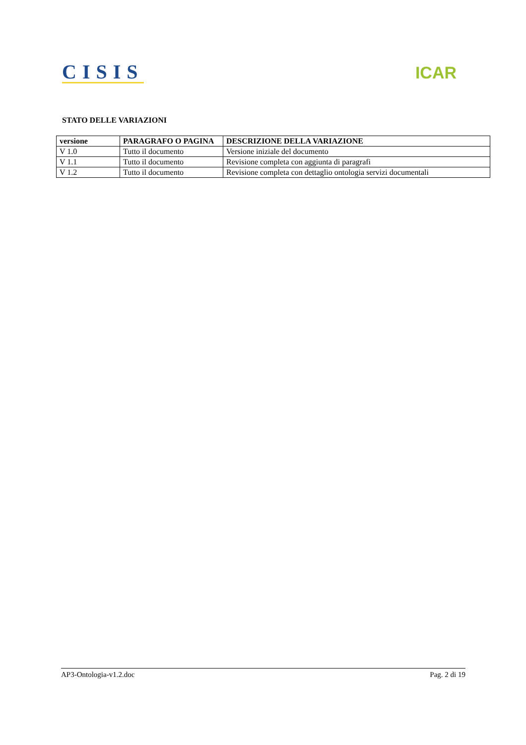CISIS
ICAR
STATO DELLE VARIAZIONI
| versione | PARAGRAFO O PAGINA | DESCRIZIONE DELLA VARIAZIONE |
| --- | --- | --- |
| V 1.0 | Tutto il documento | Versione iniziale del documento |
| V 1.1 | Tutto il documento | Revisione completa con aggiunta di paragrafi |
| V 1.2 | Tutto il documento | Revisione completa con dettaglio ontologia servizi documentali |
AP3-Ontologia-v1.2.doc Pag. 2 di 19